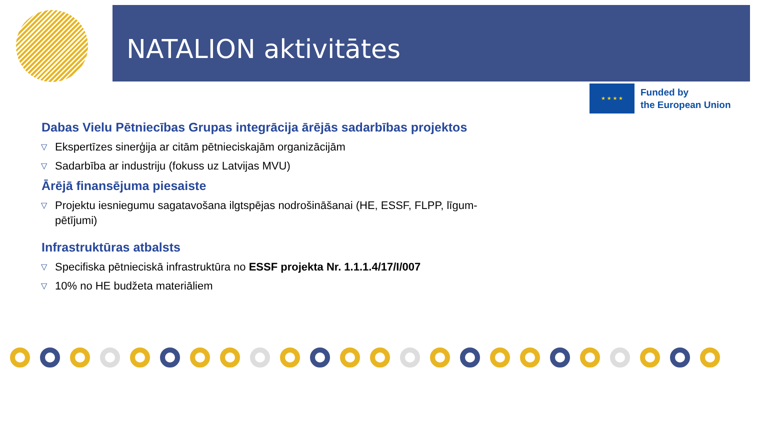NATALION aktivitātes
★ ★ ★ ★
Funded by
the European Union
Dabas Vielu Pētniecības Grupas integrācija ārējās sadarbības projektos
▽ Ekspertīzes sinerģija ar citām pētnieciskajām organizācijām
▽ Sadarbība ar industriju (fokuss uz Latvijas MVU)
Ārējā finansējuma piesaiste
▽ Projektu iesniegumu sagatavošana ilgtspējas nodrošināšanai (HE, ESSF, FLPP, līgum-pētījumi)
Infrastruktūras atbalsts
▽ Specifiska pētnieciskā infrastruktūra no ESSF projekta Nr. 1.1.1.4/17/I/007
▽ 10% no HE budžeta materiāliem